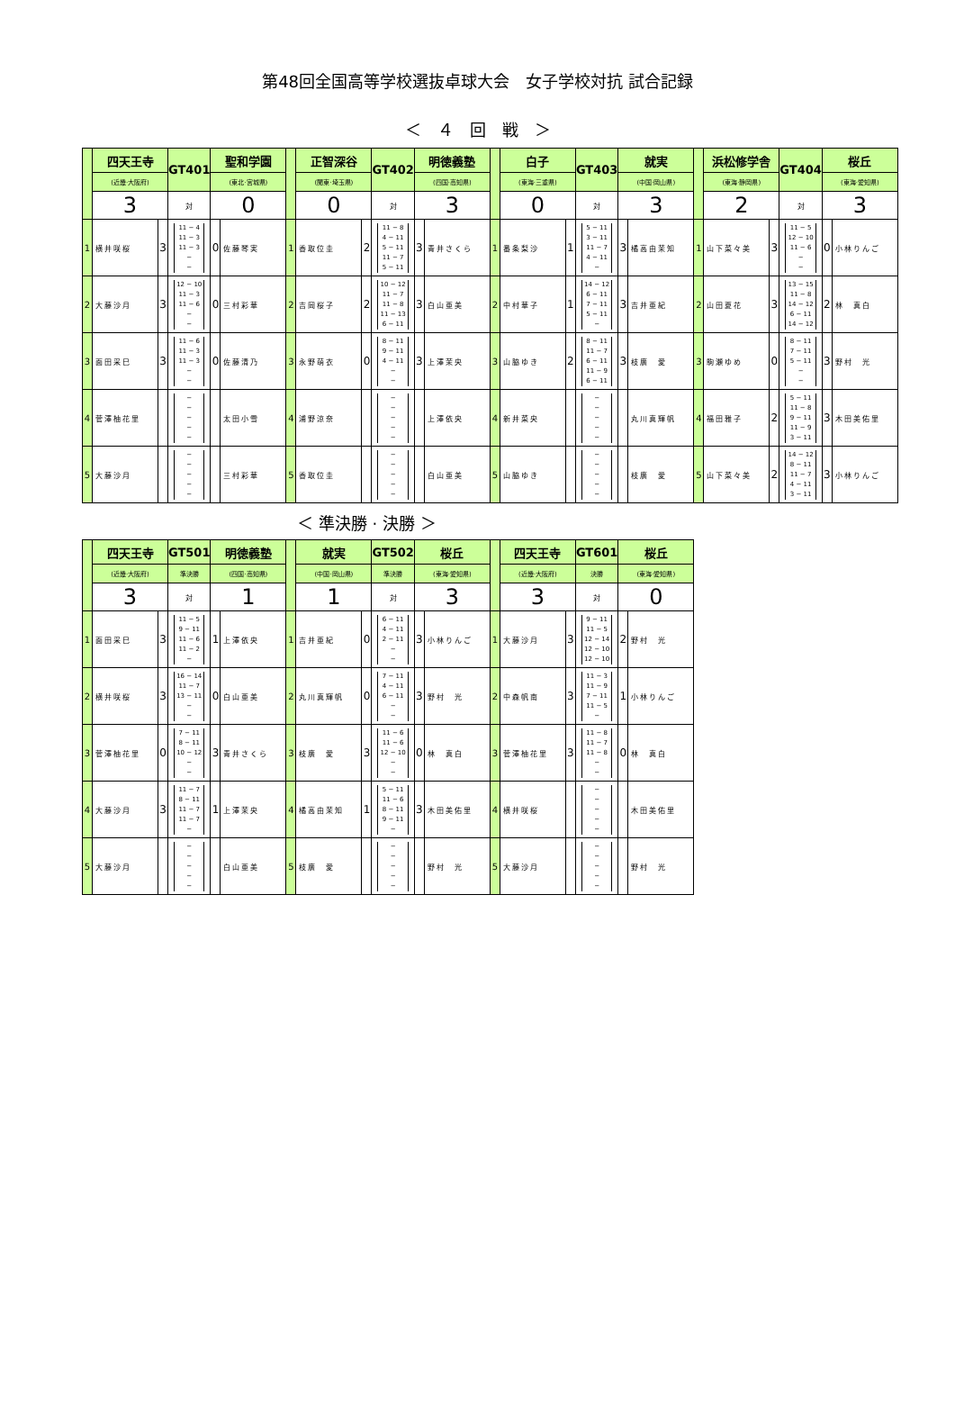第48回全国高等学校選抜卓球大会　女子学校対抗 試合記録
＜　４　回　戦　＞
| | 四天王寺 | | GT401 | 聖和学園 | | | 正智深谷 | | GT402 | 明徳義塾 | | | 白子 | | GT403 | 就実 | | | 浜松修学舎 | | GT404 | 桜丘 | |
| | (近畿·大阪府) | | | (東北·宮城県) | | | (関東·埼玉県) | | | (四国·高知県) | | | (東海·三重県) | | | (中国·岡山県) | | | (東海·静岡県) | | | (東海·愛知県) | |
| | 3 | | 対 | 0 | | | 0 | | 対 | 3 | | | 0 | | 対 | 3 | | | 2 | | 対 | 3 | |
| 1 | 横井咲桜 | 3 | 11 − 4 11 − 3 11 − 3 − − | 0 | 佐藤琴実 | 1 | 香取位圭 | 2 | 11 − 8 4 − 11 5 − 11 11 − 7 5 − 11 | 3 | 青井さくら | 1 | 番条梨沙 | 1 | 5 − 11 3 − 11 11 − 7 4 − 11 − | 3 | 橘高由茉知 | 1 | 山下菜々美 | 3 | 11 − 5 12 − 10 11 − 6 − − | 0 | 小林りんご |
| 2 | 大藤沙月 | 3 | 12 − 10 11 − 3 11 − 6 − − | 0 | 三村彩華 | 2 | 吉岡桜子 | 2 | 10 − 12 11 − 7 11 − 8 11 − 13 6 − 11 | 3 | 白山亜美 | 2 | 中村華子 | 1 | 14 − 12 6 − 11 7 − 11 5 − 11 − | 3 | 吉井亜紀 | 2 | 山田夏花 | 3 | 13 − 15 11 − 8 14 − 12 6 − 11 14 − 12 | 2 | 林 真白 |
| 3 | 面田采巳 | 3 | 11 − 6 11 − 3 11 − 3 − − | 0 | 佐藤清乃 | 3 | 永野萌衣 | 0 | 8 − 11 9 − 11 4 − 11 − − | 3 | 上澤茉央 | 3 | 山脇ゆき | 2 | 8 − 11 11 − 7 6 − 11 11 − 9 6 − 11 | 3 | 枝廣 愛 | 3 | 駒瀬ゆめ | 0 | 8 − 11 7 − 11 5 − 11 − − | 3 | 野村 光 |
| 4 | 菅澤柚花里 | | − − − − − | | 太田小雪 | 4 | 浦野涼奈 | | − − − − − | | 上澤依央 | 4 | 新井菜央 | | − − − − − | | 丸川真輝帆 | 4 | 福田雅子 | 2 | 5 − 11 11 − 8 9 − 11 11 − 9 3 − 11 | 3 | 木田美佑里 |
| 5 | 大藤沙月 | | − − − − − | | 三村彩華 | 5 | 香取位圭 | | − − − − − | | 白山亜美 | 5 | 山脇ゆき | | − − − − − | | 枝廣 愛 | 5 | 山下菜々美 | 2 | 14 − 12 8 − 11 11 − 7 4 − 11 3 − 11 | 3 | 小林りんご |
＜ 準決勝 · 決勝 ＞
| | 四天王寺 | | GT501 | 明徳義塾 | | | 就実 | | GT502 | 桜丘 | | | 四天王寺 | | GT601 | 桜丘 | |
| | (近畿·大阪府) | | 準決勝 | (四国·高知県) | | | (中国·岡山県) | | 準決勝 | (東海·愛知県) | | | (近畿·大阪府) | | 決勝 | (東海·愛知県) | |
| | 3 | | 対 | 1 | | | 1 | | 対 | 3 | | | 3 | | 対 | 0 | |
| 1 | 面田采巳 | 3 | 11 − 5 9 − 11 11 − 6 11 − 2 − | 1 | 上澤依央 | 1 | 吉井亜紀 | 0 | 6 − 11 4 − 11 2 − 11 − − | 3 | 小林りんご | 1 | 大藤沙月 | 3 | 9 − 11 11 − 5 12 − 14 12 − 10 12 − 10 | 2 | 野村 光 |
| 2 | 横井咲桜 | 3 | 16 − 14 11 − 7 13 − 11 − − | 0 | 白山亜美 | 2 | 丸川真輝帆 | 0 | 7 − 11 4 − 11 6 − 11 − − | 3 | 野村 光 | 2 | 中森帆南 | 3 | 11 − 3 11 − 9 7 − 11 11 − 5 − | 1 | 小林りんご |
| 3 | 菅澤柚花里 | 0 | 7 − 11 8 − 11 10 − 12 − − | 3 | 青井さくら | 3 | 枝廣 愛 | 3 | 11 − 6 11 − 6 12 − 10 − − | 0 | 林 真白 | 3 | 菅澤柚花里 | 3 | 11 − 8 11 − 7 11 − 8 − − | 0 | 林 真白 |
| 4 | 大藤沙月 | 3 | 11 − 7 8 − 11 11 − 7 11 − 7 − | 1 | 上澤茉央 | 4 | 橘高由茉知 | 1 | 5 − 11 11 − 6 8 − 11 9 − 11 − | 3 | 木田美佑里 | 4 | 横井咲桜 | | − − − − − | | 木田美佑里 |
| 5 | 大藤沙月 | | − − − − − | | 白山亜美 | 5 | 枝廣 愛 | | − − − − − | | 野村 光 | 5 | 大藤沙月 | | − − − − − | | 野村 光 |